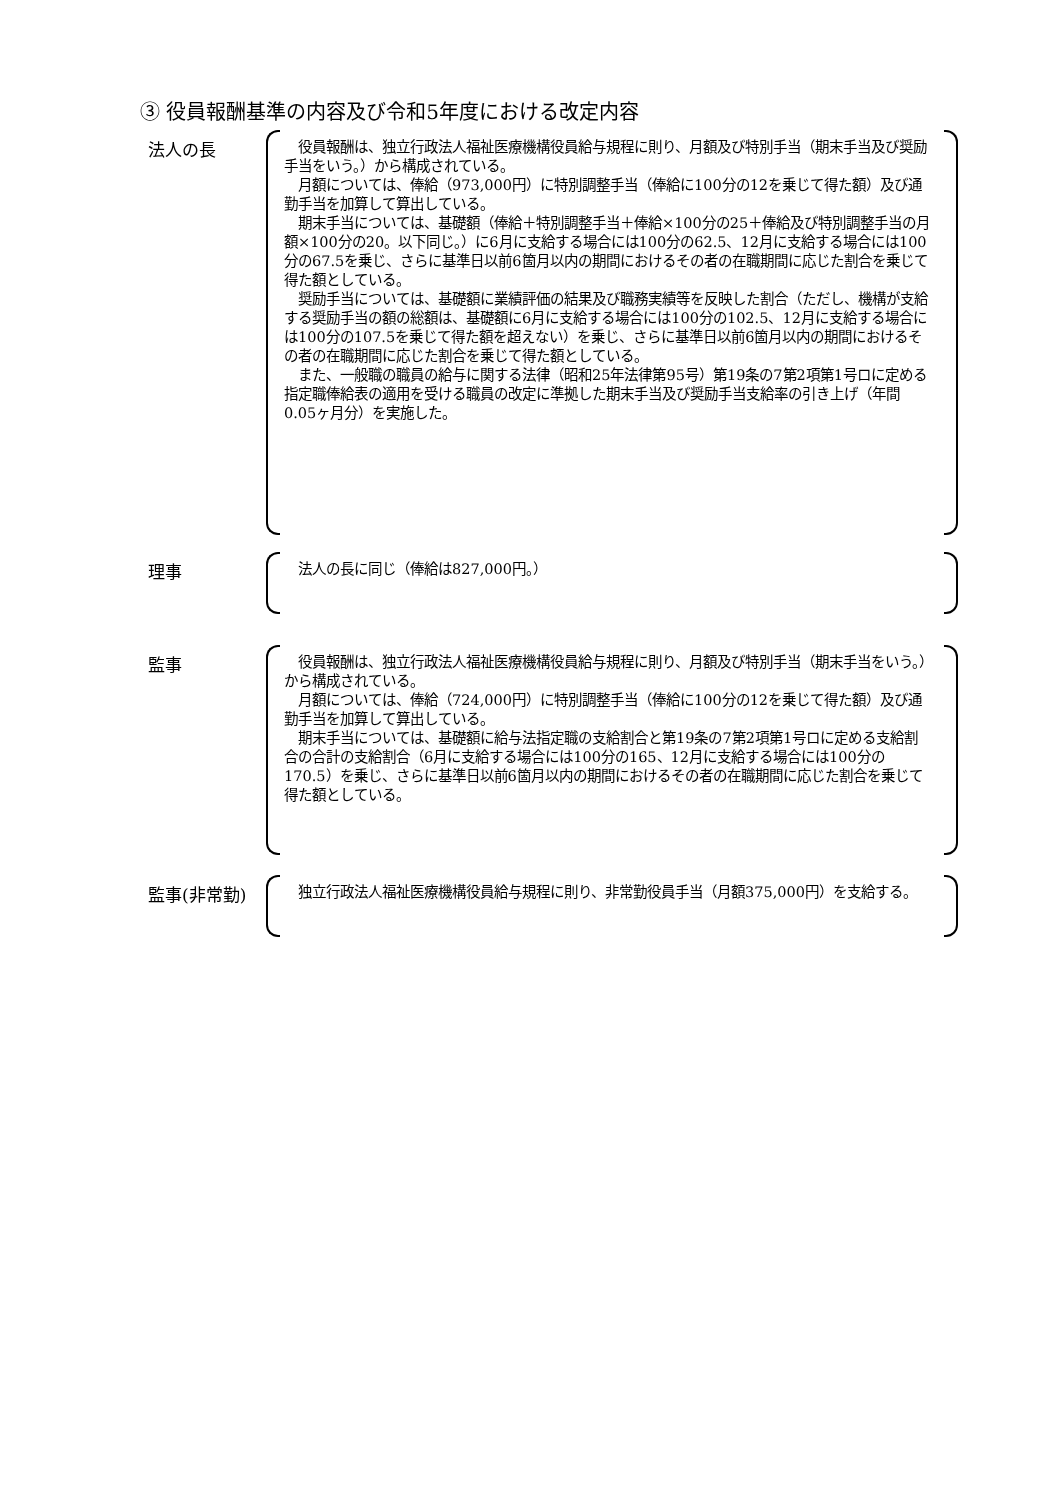③ 役員報酬基準の内容及び令和5年度における改定内容
法人の長
　役員報酬は、独立行政法人福祉医療機構役員給与規程に則り、月額及び特別手当（期末手当及び奨励手当をいう。）から構成されている。
　月額については、俸給（973,000円）に特別調整手当（俸給に100分の12を乗じて得た額）及び通勤手当を加算して算出している。
　期末手当については、基礎額（俸給＋特別調整手当＋俸給×100分の25＋俸給及び特別調整手当の月額×100分の20。以下同じ。）に6月に支給する場合には100分の62.5、12月に支給する場合には100分の67.5を乗じ、さらに基準日以前6箇月以内の期間におけるその者の在職期間に応じた割合を乗じて得た額としている。
　奨励手当については、基礎額に業績評価の結果及び職務実績等を反映した割合（ただし、機構が支給する奨励手当の額の総額は、基礎額に6月に支給する場合には100分の102.5、12月に支給する場合には100分の107.5を乗じて得た額を超えない）を乗じ、さらに基準日以前6箇月以内の期間におけるその者の在職期間に応じた割合を乗じて得た額としている。
　また、一般職の職員の給与に関する法律（昭和25年法律第95号）第19条の7第2項第1号ロに定める指定職俸給表の適用を受ける職員の改定に準拠した期末手当及び奨励手当支給率の引き上げ（年間0.05ヶ月分）を実施した。
理事
　法人の長に同じ（俸給は827,000円。）
監事
　役員報酬は、独立行政法人福祉医療機構役員給与規程に則り、月額及び特別手当（期末手当をいう。）から構成されている。
　月額については、俸給（724,000円）に特別調整手当（俸給に100分の12を乗じて得た額）及び通勤手当を加算して算出している。
　期末手当については、基礎額に給与法指定職の支給割合と第19条の7第2項第1号ロに定める支給割合の合計の支給割合（6月に支給する場合には100分の165、12月に支給する場合には100分の170.5）を乗じ、さらに基準日以前6箇月以内の期間におけるその者の在職期間に応じた割合を乗じて得た額としている。
監事(非常勤)
　独立行政法人福祉医療機構役員給与規程に則り、非常勤役員手当（月額375,000円）を支給する。